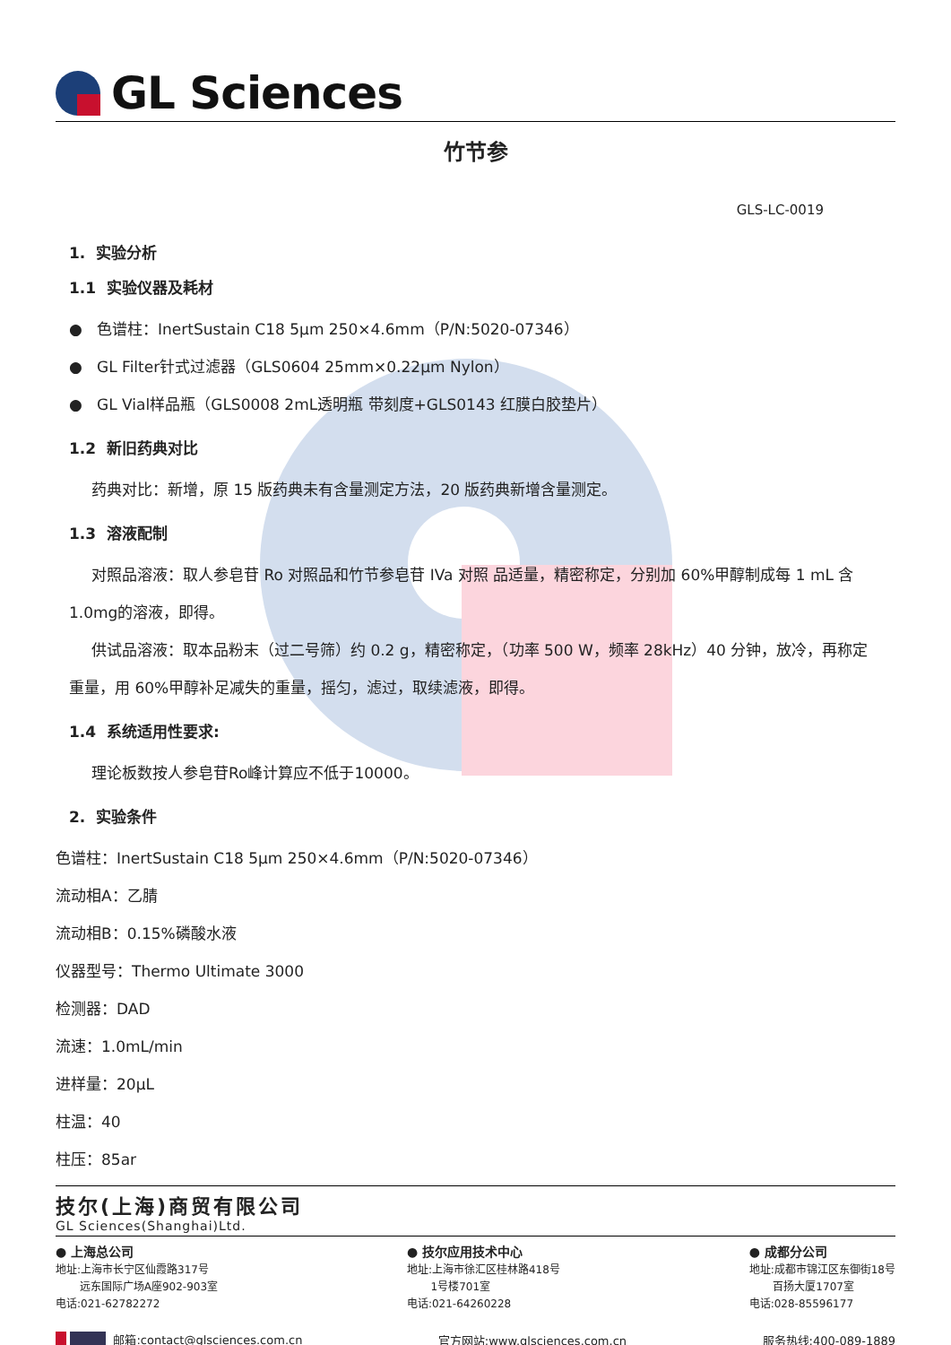GL Sciences
竹节参
GLS-LC-0019
1. 实验分析
1.1 实验仪器及耗材
● 色谱柱：InertSustain C18 5µm 250×4.6mm（P/N:5020-07346）
● GL Filter针式过滤器（GLS0604 25mm×0.22µm Nylon）
● GL Vial样品瓶（GLS0008 2mL透明瓶 带刻度+GLS0143 红膜白胶垫片）
1.2 新旧药典对比
药典对比：新增，原 15 版药典未有含量测定方法，20 版药典新增含量测定。
1.3 溶液配制
对照品溶液：取人参皂苷 Ro 对照品和竹节参皂苷 IVa 对照 品适量，精密称定，分别加 60%甲醇制成每 1 mL 含1.0mg的溶液，即得。
供试品溶液：取本品粉末（过二号筛）约 0.2 g，精密称定，（功率 500 W，频率 28kHz）40 分钟，放冷，再称定重量，用 60%甲醇补足减失的重量，摇匀，滤过，取续滤液，即得。
1.4 系统适用性要求:
理论板数按人参皂苷Ro峰计算应不低于10000。
2. 实验条件
色谱柱：InertSustain C18 5µm 250×4.6mm（P/N:5020-07346）
流动相A：乙腈
流动相B：0.15%磷酸水液
仪器型号：Thermo Ultimate 3000
检测器：DAD
流速：1.0mL/min
进样量：20µL
柱温：40
柱压：85ar
技尔(上海)商贸有限公司
GL Sciences(Shanghai)Ltd.
● 上海总公司
地址:上海市长宁区仙霞路317号
远东国际广场A座902-903室
电话:021-62782272
● 技尔应用技术中心
地址:上海市徐汇区桂林路418号
1号楼701室
电话:021-64260228
● 成都分公司
地址:成都市锦江区东御街18号
百扬大厦1707室
电话:028-85596177
邮箱:contact@glsciences.com.cn 官方网站:www.glsciences.com.cn 服务热线:400-089-1889